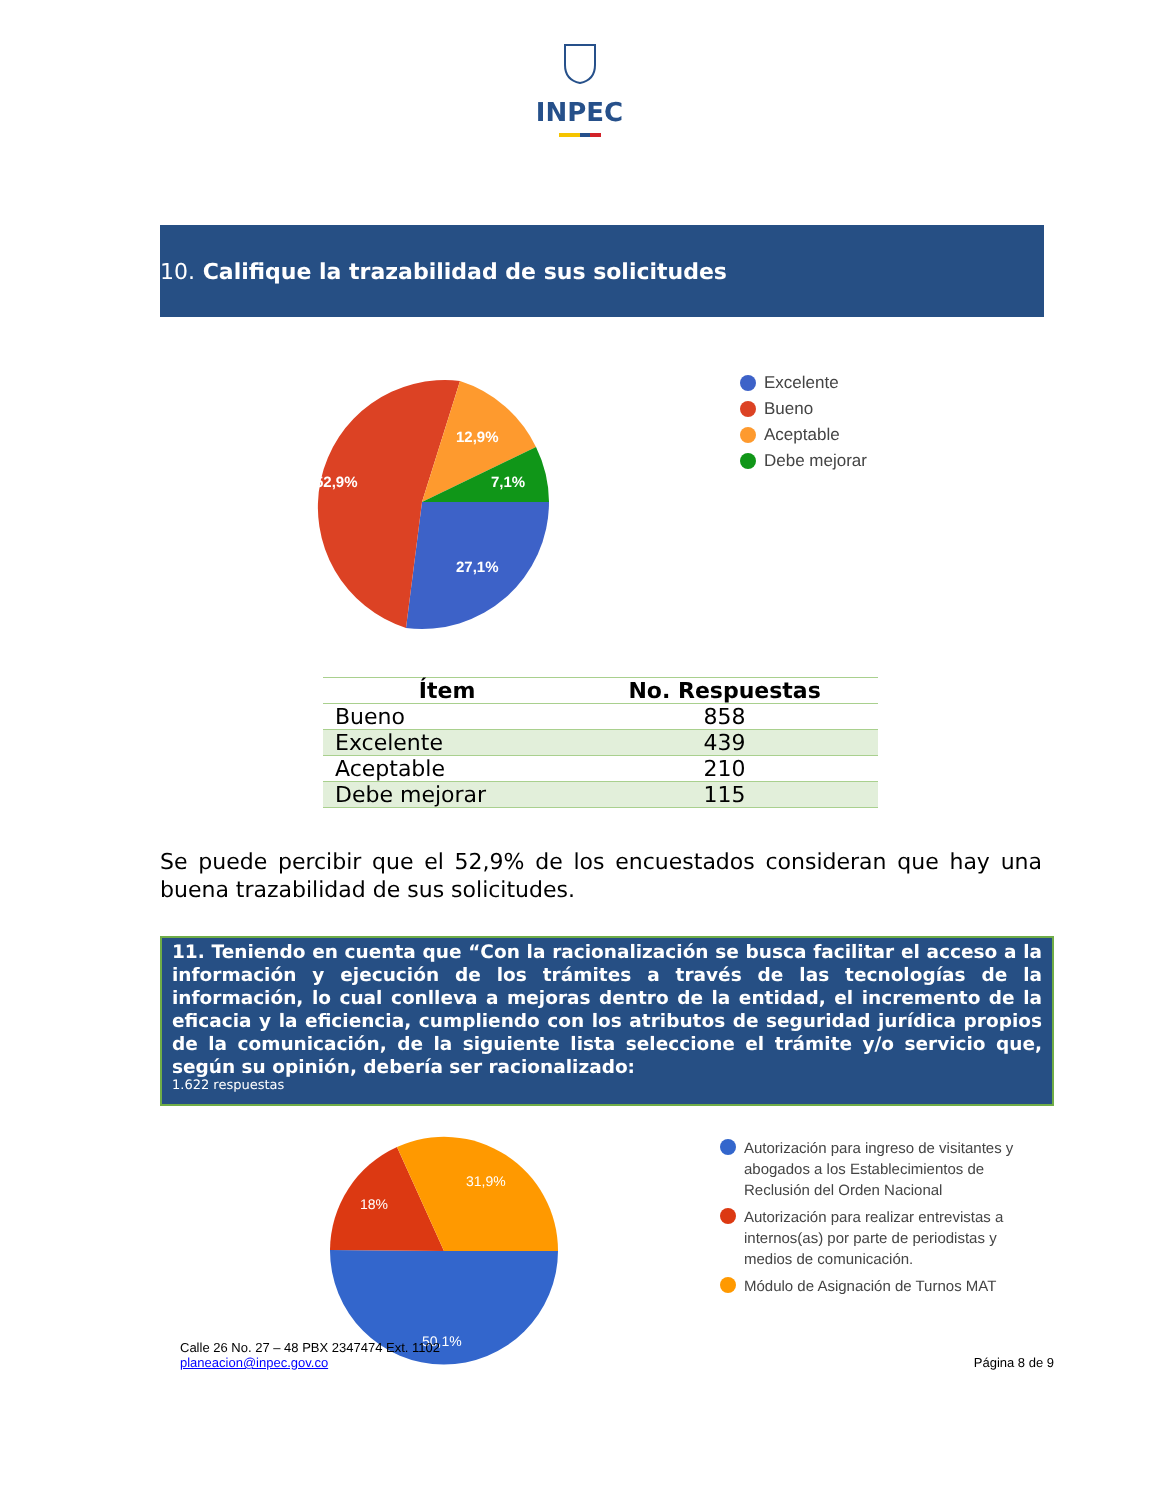INPEC
10. Califique la trazabilidad de sus solicitudes
12,9%
52,9%
7,1%
27,1%
Excelente
Bueno
Aceptable
Debe mejorar
| Ítem | No. Respuestas |
| --- | --- |
| Bueno | 858 |
| Excelente | 439 |
| Aceptable | 210 |
| Debe mejorar | 115 |
Se puede percibir que el 52,9% de los encuestados consideran que hay una buena trazabilidad de sus solicitudes.
11. Teniendo en cuenta que “Con la racionalización se busca facilitar el acceso a la información y ejecución de los trámites a través de las tecnologías de la información, lo cual conlleva a mejoras dentro de la entidad, el incremento de la eficacia y la eficiencia, cumpliendo con los atributos de seguridad jurídica propios de la comunicación, de la siguiente lista seleccione el trámite y/o servicio que, según su opinión, debería ser racionalizado:
1.622 respuestas
31,9%
18%
50,1%
Autorización para ingreso de visitantes y abogados a los Establecimientos de Reclusión del Orden Nacional
Autorización para realizar entrevistas a internos(as) por parte de periodistas y medios de comunicación.
Módulo de Asignación de Turnos MAT
Calle 26 No. 27 – 48 PBX 2347474 Ext. 1102
planeacion@inpec.gov.co
Página 8 de 9